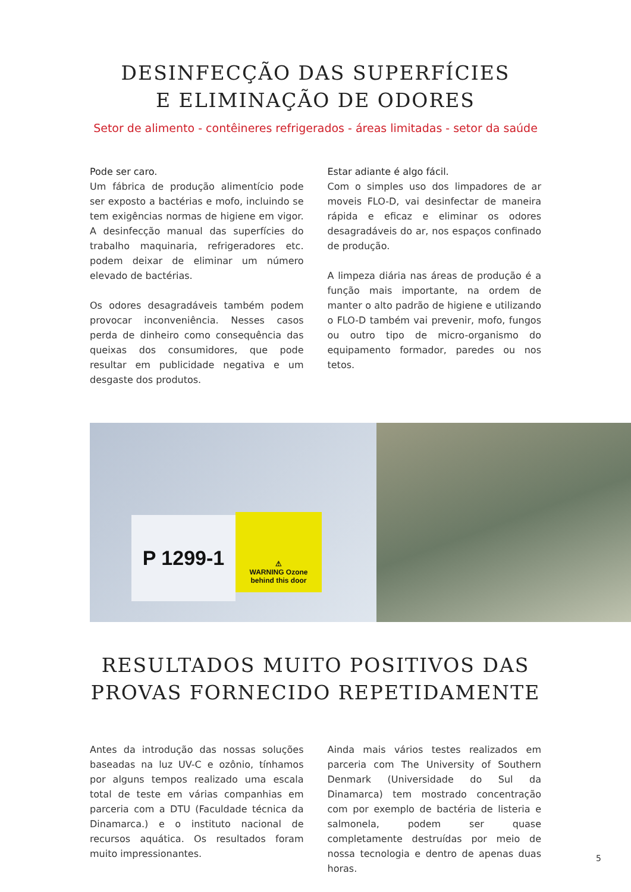DESINFECÇÃO DAS SUPERFÍCIES
E ELIMINAÇÃO DE ODORES
Setor de alimento - contêineres refrigerados - áreas limitadas - setor da saúde
Pode ser caro.
Um fábrica de produção alimentício pode ser exposto a bactérias e mofo, incluindo se tem exigências normas de higiene em vigor. A desinfecção manual das superfícies do trabalho maquinaria, refrigeradores etc. podem deixar de eliminar um número elevado de bactérias.
Os odores desagradáveis também podem provocar inconveniência. Nesses casos perda de dinheiro como consequência das queixas dos consumidores, que pode resultar em publicidade negativa e um desgaste dos produtos.
Estar adiante é algo fácil.
Com o simples uso dos limpadores de ar moveis FLO-D, vai desinfectar de maneira rápida e eficaz e eliminar os odores desagradáveis do ar, nos espaços confinado de produção.
A limpeza diária nas áreas de produção é a função mais importante, na ordem de manter o alto padrão de higiene e utilizando o FLO-D também vai prevenir, mofo, fungos ou outro tipo de micro-organismo do equipamento formador, paredes ou nos tetos.
P 1299-1
⚠
WARNING Ozone
behind this door
RESULTADOS MUITO POSITIVOS DAS
PROVAS FORNECIDO REPETIDAMENTE
Antes da introdução das nossas soluções baseadas na luz UV-C e ozônio, tínhamos por alguns tempos realizado uma escala total de teste em várias companhias em parceria com a DTU (Faculdade técnica da Dinamarca.) e o instituto nacional de recursos aquática. Os resultados foram muito impressionantes.
Ainda mais vários testes realizados em parceria com The University of Southern Denmark (Universidade do Sul da Dinamarca) tem mostrado concentração com por exemplo de bactéria de listeria e salmonela, podem ser quase completamente destruídas por meio de nossa tecnologia e dentro de apenas duas horas.
5